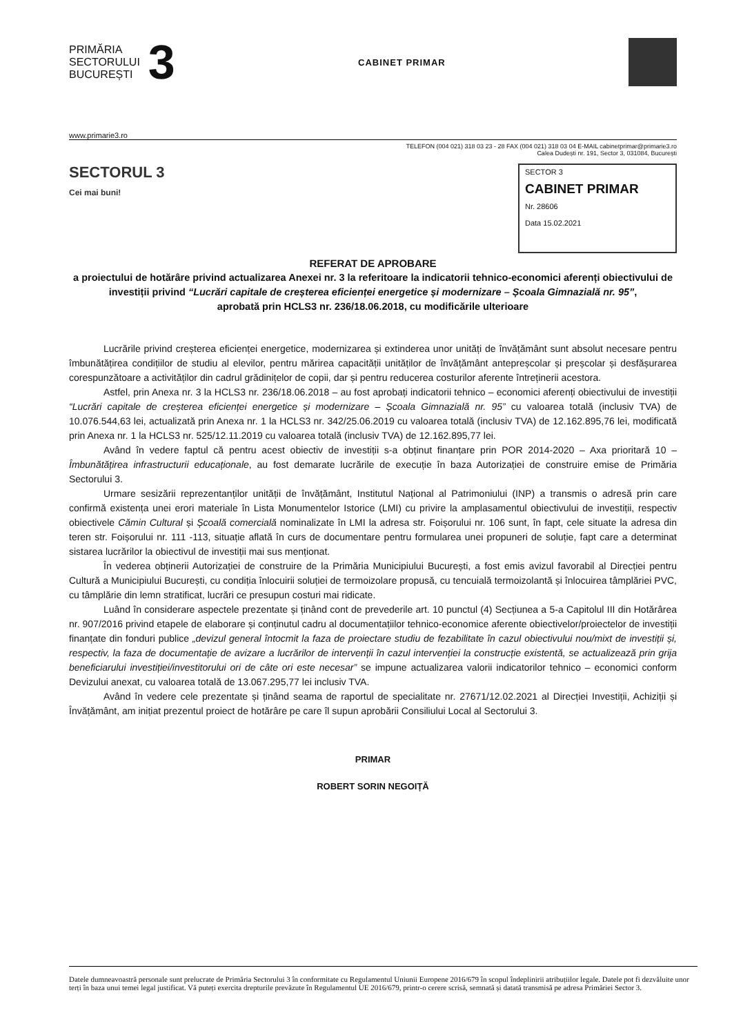PRIMĂRIA
SECTORULUI
BUCUREȘTI
3
CABINET PRIMAR
www.primarie3.ro
TELEFON (004 021) 318 03 23 - 28 FAX (004 021) 318 03 04 E-MAIL cabinetprimar@primarie3.ro
Calea Dudești nr. 191, Sector 3, 031084, București
SECTORUL 3
Cei mai buni!
SECTOR 3
CABINET PRIMAR
Nr. 28606
Data 15.02.2021
REFERAT DE APROBARE
a proiectului de hotărâre privind actualizarea Anexei nr. 3 la referitoare la indicatorii tehnico-economici aferenți obiectivului de investiții privind “Lucrări capitale de creșterea eficienței energetice și modernizare – Școala Gimnazială nr. 95”,
aprobată prin HCLS3 nr. 236/18.06.2018, cu modificările ulterioare
Lucrările privind creșterea eficienței energetice, modernizarea și extinderea unor unități de învățământ sunt absolut necesare pentru îmbunătățirea condițiilor de studiu al elevilor, pentru mărirea capacității unităților de învățământ antepreșcolar și preșcolar și desfășurarea corespunzătoare a activităților din cadrul grădinițelor de copii, dar și pentru reducerea costurilor aferente întreținerii acestora.
Astfel, prin Anexa nr. 3 la HCLS3 nr. 236/18.06.2018 – au fost aprobați indicatorii tehnico – economici aferenți obiectivului de investiții “Lucrări capitale de creșterea eficienței energetice și modernizare – Școala Gimnazială nr. 95” cu valoarea totală (inclusiv TVA) de 10.076.544,63 lei, actualizată prin Anexa nr. 1 la HCLS3 nr. 342/25.06.2019 cu valoarea totală (inclusiv TVA) de 12.162.895,76 lei, modificată prin Anexa nr. 1 la HCLS3 nr. 525/12.11.2019 cu valoarea totală (inclusiv TVA) de 12.162.895,77 lei.
Având în vedere faptul că pentru acest obiectiv de investiții s-a obținut finanțare prin POR 2014-2020 – Axa prioritară 10 – Îmbunătățirea infrastructurii educaționale, au fost demarate lucrările de execuție în baza Autorizației de construire emise de Primăria Sectorului 3.
Urmare sesizării reprezentanților unității de învățământ, Institutul Național al Patrimoniului (INP) a transmis o adresă prin care confirmă existența unei erori materiale în Lista Monumentelor Istorice (LMI) cu privire la amplasamentul obiectivului de investiții, respectiv obiectivele Cămin Cultural și Școală comercială nominalizate în LMI la adresa str. Foișorului nr. 106 sunt, în fapt, cele situate la adresa din teren str. Foișorului nr. 111 -113, situație aflată în curs de documentare pentru formularea unei propuneri de soluție, fapt care a determinat sistarea lucrărilor la obiectivul de investiții mai sus menționat.
În vederea obținerii Autorizației de construire de la Primăria Municipiului București, a fost emis avizul favorabil al Direcției pentru Cultură a Municipiului București, cu condiția înlocuirii soluției de termoizolare propusă, cu tencuială termoizolantă și înlocuirea tâmplăriei PVC, cu tâmplărie din lemn stratificat, lucrări ce presupun costuri mai ridicate.
Luând în considerare aspectele prezentate și ținând cont de prevederile art. 10 punctul (4) Secțiunea a 5-a Capitolul III din Hotărârea nr. 907/2016 privind etapele de elaborare și conținutul cadru al documentațiilor tehnico-economice aferente obiectivelor/proiectelor de investiții finanțate din fonduri publice „devizul general întocmit la faza de proiectare studiu de fezabilitate în cazul obiectivului nou/mixt de investiții și, respectiv, la faza de documentație de avizare a lucrărilor de intervenții în cazul intervenției la construcție existentă, se actualizează prin grija beneficiarului investiției/investitorului ori de câte ori este necesar” se impune actualizarea valorii indicatorilor tehnico – economici conform Devizului anexat, cu valoarea totală de 13.067.295,77 lei inclusiv TVA.
Având în vedere cele prezentate și ținând seama de raportul de specialitate nr. 27671/12.02.2021 al Direcției Investiții, Achiziții și Învățământ, am inițiat prezentul proiect de hotărâre pe care îl supun aprobării Consiliului Local al Sectorului 3.
PRIMAR
ROBERT SORIN NEGOIȚĂ
Datele dumneavoastră personale sunt prelucrate de Primăria Sectorului 3 în conformitate cu Regulamentul Uniunii Europene 2016/679 în scopul îndeplinirii atribuțiilor legale. Datele pot fi dezvăluite unor terți în baza unui temei legal justificat. Vă puteți exercita drepturile prevăzute în Regulamentul UE 2016/679, printr-o cerere scrisă, semnată și datată transmisă pe adresa Primăriei Sector 3.